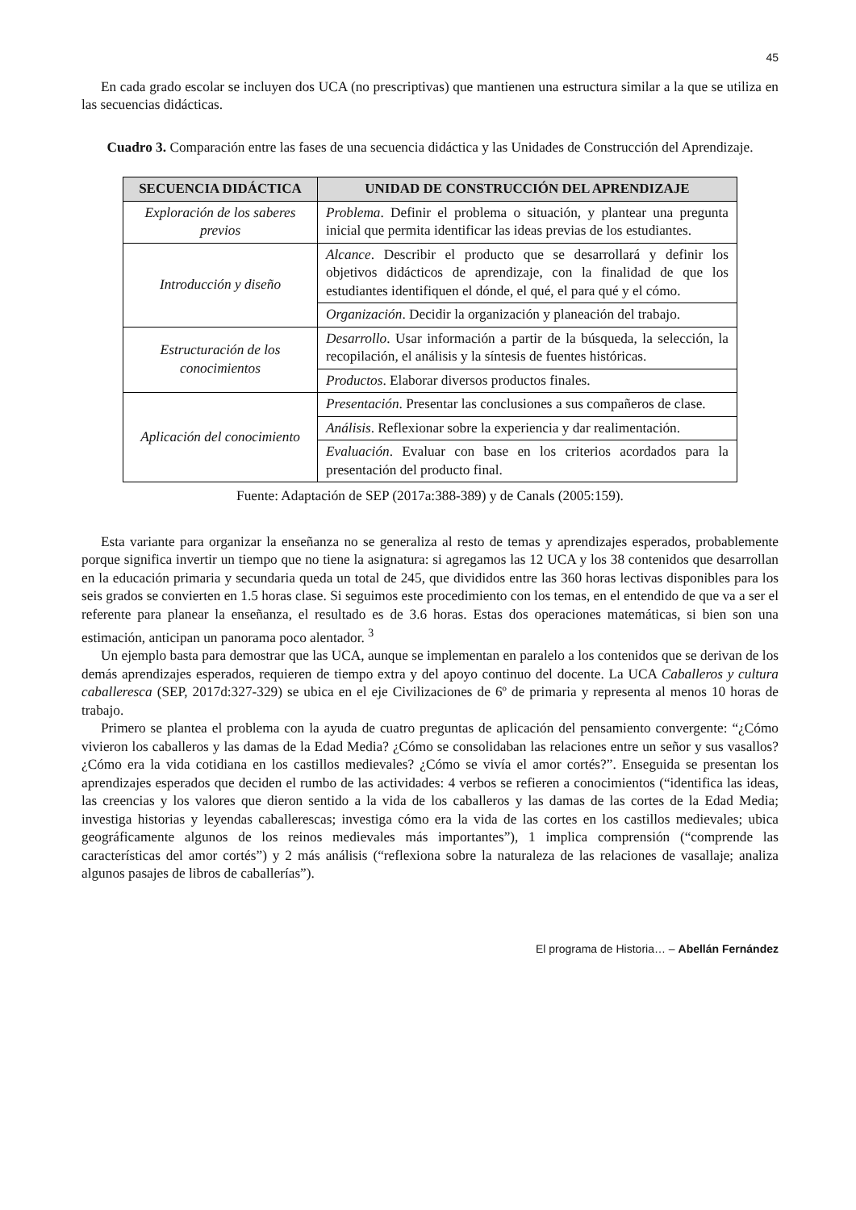45
En cada grado escolar se incluyen dos UCA (no prescriptivas) que mantienen una estructura similar a la que se utiliza en las secuencias didácticas.
Cuadro 3. Comparación entre las fases de una secuencia didáctica y las Unidades de Construcción del Aprendizaje.
| SECUENCIA DIDÁCTICA | UNIDAD DE CONSTRUCCIÓN DEL APRENDIZAJE |
| --- | --- |
| Exploración de los saberes previos | Problema . Definir el problema o situación, y plantear una pregunta inicial que permita identificar las ideas previas de los estudiantes. |
| Introducción y diseño | Alcance . Describir el producto que se desarrollará y definir los objetivos didácticos de aprendizaje, con la finalidad de que los estudiantes identifiquen el dónde, el qué, el para qué y el cómo. |
| | Organización . Decidir la organización y planeación del trabajo. |
| Estructuración de los conocimientos | Desarrollo . Usar información a partir de la búsqueda, la selección, la recopilación, el análisis y la síntesis de fuentes históricas. |
| | Productos . Elaborar diversos productos finales. |
| Aplicación del conocimiento | Presentación . Presentar las conclusiones a sus compañeros de clase. |
| | Análisis . Reflexionar sobre la experiencia y dar realimentación. |
| | Evaluación . Evaluar con base en los criterios acordados para la presentación del producto final. |
Fuente: Adaptación de SEP (2017a:388-389) y de Canals (2005:159).
Esta variante para organizar la enseñanza no se generaliza al resto de temas y aprendizajes esperados, probablemente porque significa invertir un tiempo que no tiene la asignatura: si agregamos las 12 UCA y los 38 contenidos que desarrollan en la educación primaria y secundaria queda un total de 245, que divididos entre las 360 horas lectivas disponibles para los seis grados se convierten en 1.5 horas clase. Si seguimos este procedimiento con los temas, en el entendido de que va a ser el referente para planear la enseñanza, el resultado es de 3.6 horas. Estas dos operaciones matemáticas, si bien son una estimación, anticipan un panorama poco alentador. <sup>3</sup>
Un ejemplo basta para demostrar que las UCA, aunque se implementan en paralelo a los contenidos que se derivan de los demás aprendizajes esperados, requieren de tiempo extra y del apoyo continuo del docente. La UCA Caballeros y cultura caballeresca (SEP, 2017d:327-329) se ubica en el eje Civilizaciones de 6º de primaria y representa al menos 10 horas de trabajo.
Primero se plantea el problema con la ayuda de cuatro preguntas de aplicación del pensamiento convergente: “¿Cómo vivieron los caballeros y las damas de la Edad Media? ¿Cómo se consolidaban las relaciones entre un señor y sus vasallos? ¿Cómo era la vida cotidiana en los castillos medievales? ¿Cómo se vivía el amor cortés?”. Enseguida se presentan los aprendizajes esperados que deciden el rumbo de las actividades: 4 verbos se refieren a conocimientos (“identifica las ideas, las creencias y los valores que dieron sentido a la vida de los caballeros y las damas de las cortes de la Edad Media; investiga historias y leyendas caballerescas; investiga cómo era la vida de las cortes en los castillos medievales; ubica geográficamente algunos de los reinos medievales más importantes”), 1 implica comprensión (“comprende las características del amor cortés”) y 2 más análisis (“reflexiona sobre la naturaleza de las relaciones de vasallaje; analiza algunos pasajes de libros de caballerías”).
El programa de Historia… – Abellán Fernández